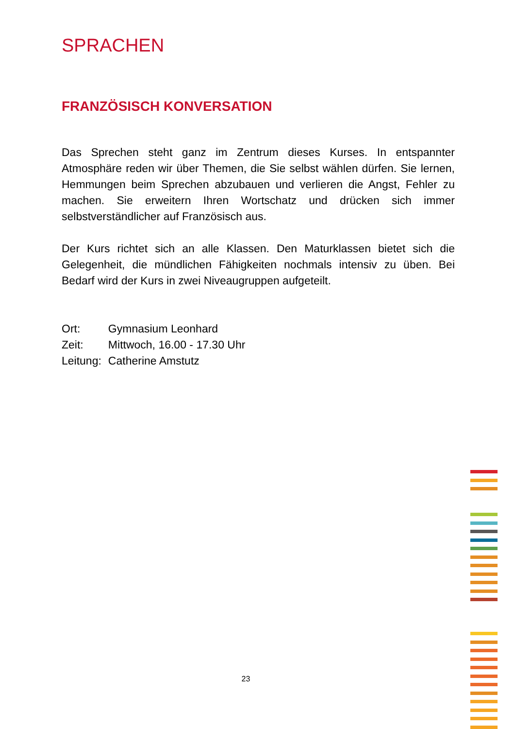SPRACHEN
FRANZÖSISCH KONVERSATION
Das Sprechen steht ganz im Zentrum dieses Kurses. In entspannter Atmosphäre reden wir über Themen, die Sie selbst wählen dürfen. Sie lernen, Hemmungen beim Sprechen abzubauen und verlieren die Angst, Fehler zu machen. Sie erweitern Ihren Wortschatz und drücken sich immer selbstverständlicher auf Französisch aus.
Der Kurs richtet sich an alle Klassen. Den Maturklassen bietet sich die Gelegenheit, die mündlichen Fähigkeiten nochmals intensiv zu üben. Bei Bedarf wird der Kurs in zwei Niveaugruppen aufgeteilt.
| Ort: | Gymnasium Leonhard |
| Zeit: | Mittwoch, 16.00 - 17.30 Uhr |
| Leitung: | Catherine Amstutz |
23